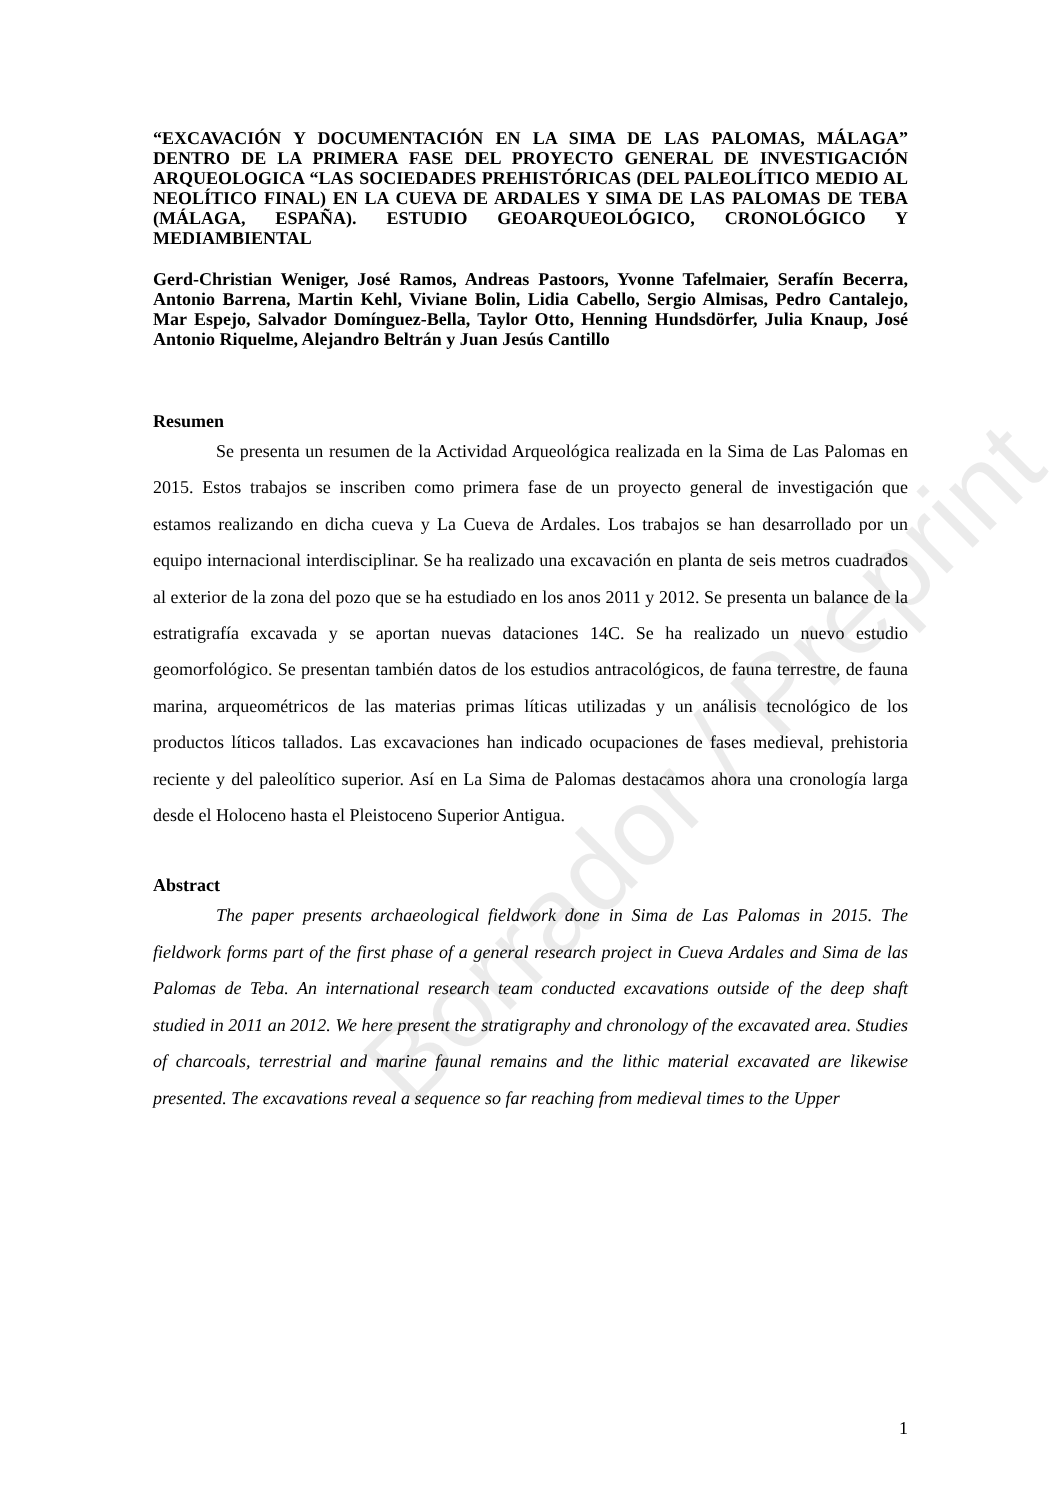Borrador / Preprint
“EXCAVACIÓN Y DOCUMENTACIÓN EN LA SIMA DE LAS PALOMAS, MÁLAGA” DENTRO DE LA PRIMERA FASE DEL PROYECTO GENERAL DE INVESTIGACIÓN ARQUEOLOGICA “LAS SOCIEDADES PREHISTÓRICAS (DEL PALEOLÍTICO MEDIO AL NEOLÍTICO FINAL) EN LA CUEVA DE ARDALES Y SIMA DE LAS PALOMAS DE TEBA (MÁLAGA, ESPAÑA). ESTUDIO GEOARQUEOLÓGICO, CRONOLÓGICO Y MEDIAMBIENTAL
Gerd-Christian Weniger, José Ramos, Andreas Pastoors, Yvonne Tafelmaier, Serafín Becerra, Antonio Barrena, Martin Kehl, Viviane Bolin, Lidia Cabello, Sergio Almisas, Pedro Cantalejo, Mar Espejo, Salvador Domínguez-Bella, Taylor Otto, Henning Hundsdörfer, Julia Knaup, José Antonio Riquelme, Alejandro Beltrán y Juan Jesús Cantillo
Resumen
Se presenta un resumen de la Actividad Arqueológica realizada en la Sima de Las Palomas en 2015. Estos trabajos se inscriben como primera fase de un proyecto general de investigación que estamos realizando en dicha cueva y La Cueva de Ardales. Los trabajos se han desarrollado por un equipo internacional interdisciplinar. Se ha realizado una excavación en planta de seis metros cuadrados al exterior de la zona del pozo que se ha estudiado en los anos 2011 y 2012. Se presenta un balance de la estratigrafía excavada y se aportan nuevas dataciones 14C. Se ha realizado un nuevo estudio geomorfológico. Se presentan también datos de los estudios antracológicos, de fauna terrestre, de fauna marina, arqueométricos de las materias primas líticas utilizadas y un análisis tecnológico de los productos líticos tallados. Las excavaciones han indicado ocupaciones de fases medieval, prehistoria reciente y del paleolítico superior. Así en La Sima de Palomas destacamos ahora una cronología larga desde el Holoceno hasta el Pleistoceno Superior Antigua.
Abstract
The paper presents archaeological fieldwork done in Sima de Las Palomas in 2015. The fieldwork forms part of the first phase of a general research project in Cueva Ardales and Sima de las Palomas de Teba. An international research team conducted excavations outside of the deep shaft studied in 2011 an 2012. We here present the stratigraphy and chronology of the excavated area. Studies of charcoals, terrestrial and marine faunal remains and the lithic material excavated are likewise presented. The excavations reveal a sequence so far reaching from medieval times to the Upper
1